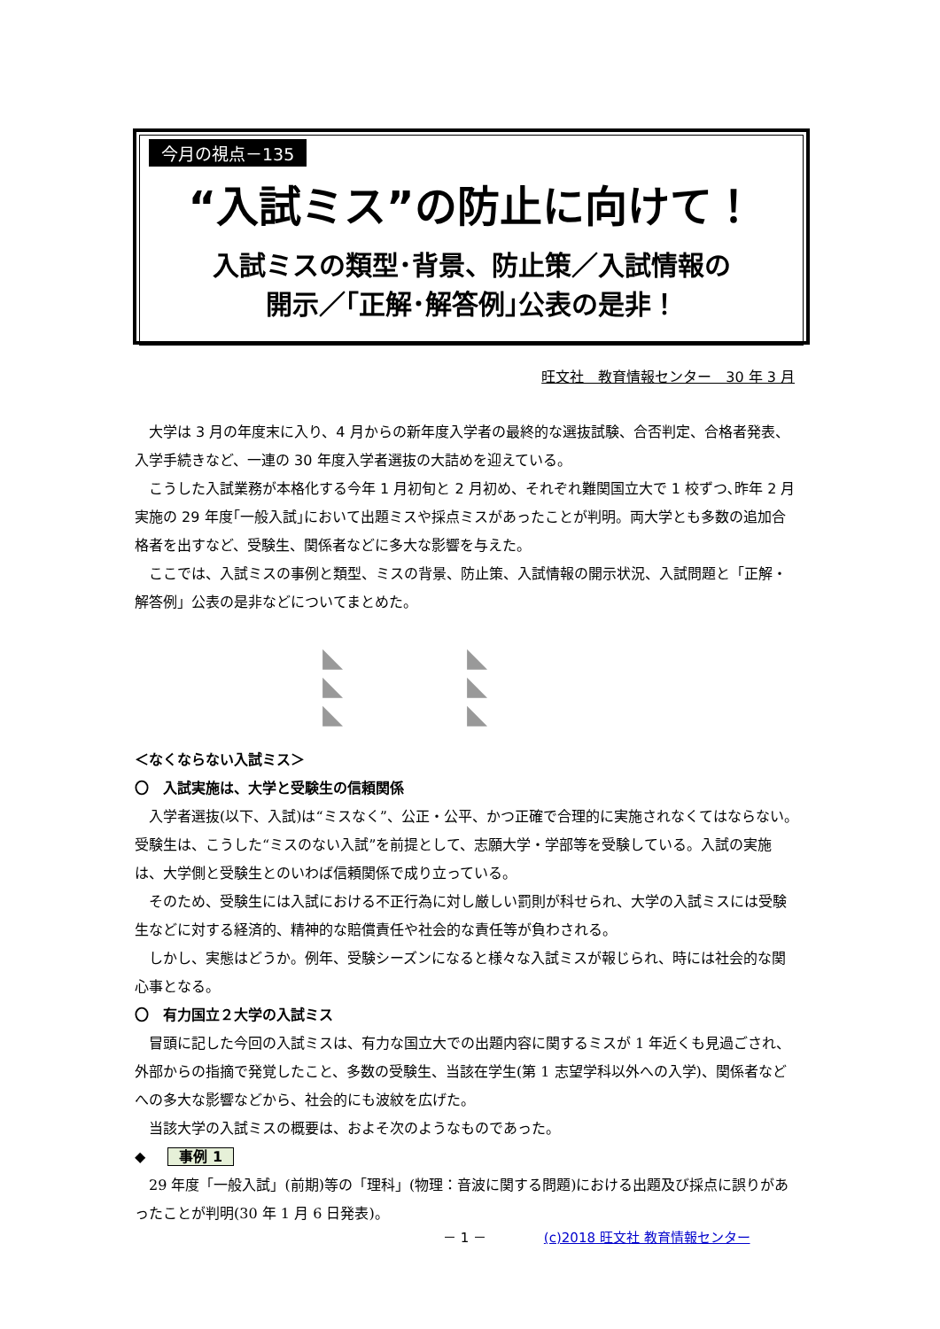今月の視点－135
“入試ミス”の防止に向けて！
入試ミスの類型･背景、防止策／入試情報の
開示／｢正解･解答例｣公表の是非！
旺文社　教育情報センター　30 年 3 月
大学は 3 月の年度末に入り、4 月からの新年度入学者の最終的な選抜試験、合否判定、合格者発表、入学手続きなど、一連の 30 年度入学者選抜の大詰めを迎えている。
こうした入試業務が本格化する今年 1 月初旬と 2 月初め、それぞれ難関国立大で 1 校ずつ､昨年 2 月実施の 29 年度｢一般入試｣において出題ミスや採点ミスがあったことが判明。両大学とも多数の追加合格者を出すなど、受験生、関係者などに多大な影響を与えた。
ここでは、入試ミスの事例と類型、ミスの背景、防止策、入試情報の開示状況、入試問題と「正解・解答例」公表の是非などについてまとめた。
◣◣ ◣◣ ◣◣
＜なくならない入試ミス＞
〇　入試実施は、大学と受験生の信頼関係
入学者選抜(以下、入試)は“ミスなく”、公正・公平、かつ正確で合理的に実施されなくてはならない。受験生は、こうした“ミスのない入試”を前提として、志願大学・学部等を受験している。入試の実施は、大学側と受験生とのいわば信頼関係で成り立っている。
そのため、受験生には入試における不正行為に対し厳しい罰則が科せられ、大学の入試ミスには受験生などに対する経済的、精神的な賠償責任や社会的な責任等が負わされる。
しかし、実態はどうか。例年、受験シーズンになると様々な入試ミスが報じられ、時には社会的な関心事となる。
〇　有力国立２大学の入試ミス
冒頭に記した今回の入試ミスは、有力な国立大での出題内容に関するミスが 1 年近くも見過ごされ、外部からの指摘で発覚したこと、多数の受験生、当該在学生(第 1 志望学科以外への入学)、関係者などへの多大な影響などから、社会的にも波紋を広げた。
当該大学の入試ミスの概要は、およそ次のようなものであった。
◆ 事例 1
29 年度「一般入試」(前期)等の「理科」(物理：音波に関する問題)における出題及び採点に誤りがあったことが判明(30 年 1 月 6 日発表)。
－ 1 － (c)2018 旺文社 教育情報センター